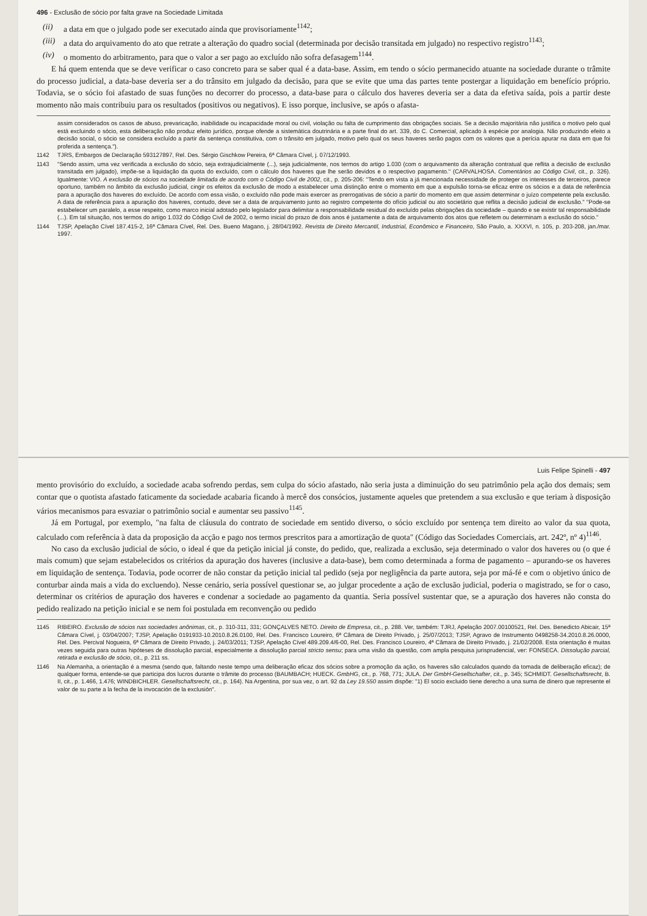496 - Exclusão de sócio por falta grave na Sociedade Limitada
(ii) a data em que o julgado pode ser executado ainda que provisoriamente<sup>1142</sup>;
(iii) a data do arquivamento do ato que retrate a alteração do quadro social (determinada por decisão transitada em julgado) no respectivo registro<sup>1143</sup>;
(iv) o momento do arbitramento, para que o valor a ser pago ao excluído não sofra defasagem<sup>1144</sup>.
E há quem entenda que se deve verificar o caso concreto para se saber qual é a data-base. Assim, em tendo o sócio permanecido atuante na sociedade durante o trâmite do processo judicial, a data-base deveria ser a do trânsito em julgado da decisão, para que se evite que uma das partes tente postergar a liquidação em benefício próprio. Todavia, se o sócio foi afastado de suas funções no decorrer do processo, a data-base para o cálculo dos haveres deveria ser a data da efetiva saída, pois a partir deste momento não mais contribuiu para os resultados (positivos ou negativos). E isso porque, inclusive, se após o afasta-
assim considerados os casos de abuso, prevaricação, inabilidade ou incapacidade moral ou civil, violação ou falta de cumprimento das obrigações sociais. Se a decisão majoritária não justifica o motivo pelo qual está excluindo o sócio, esta deliberação não produz efeito jurídico, porque ofende a sistemática doutrinária e a parte final do art. 339, do C. Comercial, aplicado à espécie por analogia. Não produzindo efeito a decisão social, o sócio se considera excluído a partir da sentença constitutiva, com o trânsito em julgado, motivo pelo qual os seus haveres serão pagos com os valores que a perícia apurar na data em que foi proferida a sentença.").
1142 TJRS, Embargos de Declaração 593127897, Rel. Des. Sérgio Gischkow Pereira, 6ª Câmara Cível, j. 07/12/1993.
1143 "Sendo assim, uma vez verificada a exclusão do sócio, seja extrajudicialmente (...), seja judicialmente, nos termos do artigo 1.030 (com o arquivamento da alteração contratual que reflita a decisão de exclusão transitada em julgado), impõe-se a liquidação da quota do excluído, com o cálculo dos haveres que lhe serão devidos e o respectivo pagamento." (CARVALHOSA. Comentários ao Código Civil, cit., p. 326). Igualmente: VIO. A exclusão de sócios na sociedade limitada de acordo com o Código Civil de 2002, cit., p. 205-206: "Tendo em vista a já mencionada necessidade de proteger os interesses de terceiros, parece oportuno, também no âmbito da exclusão judicial, cingir os efeitos da exclusão de modo a estabelecer uma distinção entre o momento em que a expulsão torna-se eficaz entre os sócios e a data de referência para a apuração dos haveres do excluído. De acordo com essa visão, o excluído não pode mais exercer as prerrogativas de sócio a partir do momento em que assim determinar o juízo competente pela exclusão. A data de referência para a apuração dos haveres, contudo, deve ser a data de arquivamento junto ao registro competente do ofício judicial ou ato societário que reflita a decisão judicial de exclusão." "Pode-se estabelecer um paralelo, a esse respeito, como marco inicial adotado pelo legislador para delimitar a responsabilidade residual do excluído pelas obrigações da sociedade – quando e se existir tal responsabilidade (...). Em tal situação, nos termos do artigo 1.032 do Código Civil de 2002, o termo inicial do prazo de dois anos é justamente a data de arquivamento dos atos que refletem ou determinam a exclusão do sócio."
1144 TJSP, Apelação Cível 187.415-2, 16ª Câmara Cível, Rel. Des. Bueno Magano, j. 28/04/1992. Revista de Direito Mercantil, Industrial, Econômico e Financeiro, São Paulo, a. XXXVI, n. 105, p. 203-208, jan./mar. 1997.
Luis Felipe Spinelli - 497
mento provisório do excluído, a sociedade acaba sofrendo perdas, sem culpa do sócio afastado, não seria justa a diminuição do seu patrimônio pela ação dos demais; sem contar que o quotista afastado faticamente da sociedade acabaria ficando à mercê dos consócios, justamente aqueles que pretendem a sua exclusão e que teriam à disposição vários mecanismos para esvaziar o patrimônio social e aumentar seu passivo<sup>1145</sup>.
Já em Portugal, por exemplo, "na falta de cláusula do contrato de sociedade em sentido diverso, o sócio excluído por sentença tem direito ao valor da sua quota, calculado com referência à data da proposição da acção e pago nos termos prescritos para a amortização de quota" (Código das Sociedades Comerciais, art. 242º, nº 4)<sup>1146</sup>.
No caso da exclusão judicial de sócio, o ideal é que da petição inicial já conste, do pedido, que, realizada a exclusão, seja determinado o valor dos haveres ou (o que é mais comum) que sejam estabelecidos os critérios da apuração dos haveres (inclusive a data-base), bem como determinada a forma de pagamento – apurando-se os haveres em liquidação de sentença. Todavia, pode ocorrer de não constar da petição inicial tal pedido (seja por negligência da parte autora, seja por má-fé e com o objetivo único de conturbar ainda mais a vida do excluendo). Nesse cenário, seria possível questionar se, ao julgar procedente a ação de exclusão judicial, poderia o magistrado, se for o caso, determinar os critérios de apuração dos haveres e condenar a sociedade ao pagamento da quantia. Seria possível sustentar que, se a apuração dos haveres não consta do pedido realizado na petição inicial e se nem foi postulada em reconvenção ou pedido
1145 RIBEIRO. Exclusão de sócios nas sociedades anônimas, cit., p. 310-311, 331; GONÇALVES NETO. Direito de Empresa, cit., p. 288. Ver, também: TJRJ, Apelação 2007.00100521, Rel. Des. Benedicto Abicair, 15ª Câmara Cível, j. 03/04/2007; TJSP, Apelação 0191933-10.2010.8.26.0100, Rel. Des. Francisco Loureiro, 6ª Câmara de Direito Privado, j. 25/07/2013; TJSP, Agravo de Instrumento 0498258-34.2010.8.26.0000, Rel. Des. Percival Nogueira, 6ª Câmara de Direito Privado, j. 24/03/2011; TJSP, Apelação Cível 489.209.4/6-00, Rel. Des. Francisco Loureiro, 4ª Câmara de Direito Privado, j. 21/02/2008. Esta orientação é muitas vezes seguida para outras hipóteses de dissolução parcial, especialmente a dissolução parcial stricto sensu; para uma visão da questão, com ampla pesquisa jurisprudencial, ver: FONSECA. Dissolução parcial, retirada e exclusão de sócio, cit., p. 211 ss.
1146 Na Alemanha, a orientação é a mesma (sendo que, faltando neste tempo uma deliberação eficaz dos sócios sobre a promoção da ação, os haveres são calculados quando da tomada de deliberação eficaz); de qualquer forma, entende-se que participa dos lucros durante o trâmite do processo (BAUMBACH; HUECK. GmbHG, cit., p. 768, 771; JULA. Der GmbH-Gesellschafter, cit., p. 345; SCHMIDT. Gesellschaftsrecht, B. II, cit., p. 1.466, 1.476; WINDBICHLER. Gesellschaftsrecht, cit., p. 164). Na Argentina, por sua vez, o art. 92 da Ley 19.550 assim dispõe: "1) El socio excluido tiene derecho a una suma de dinero que represente el valor de su parte a la fecha de la invocación de la exclusión".